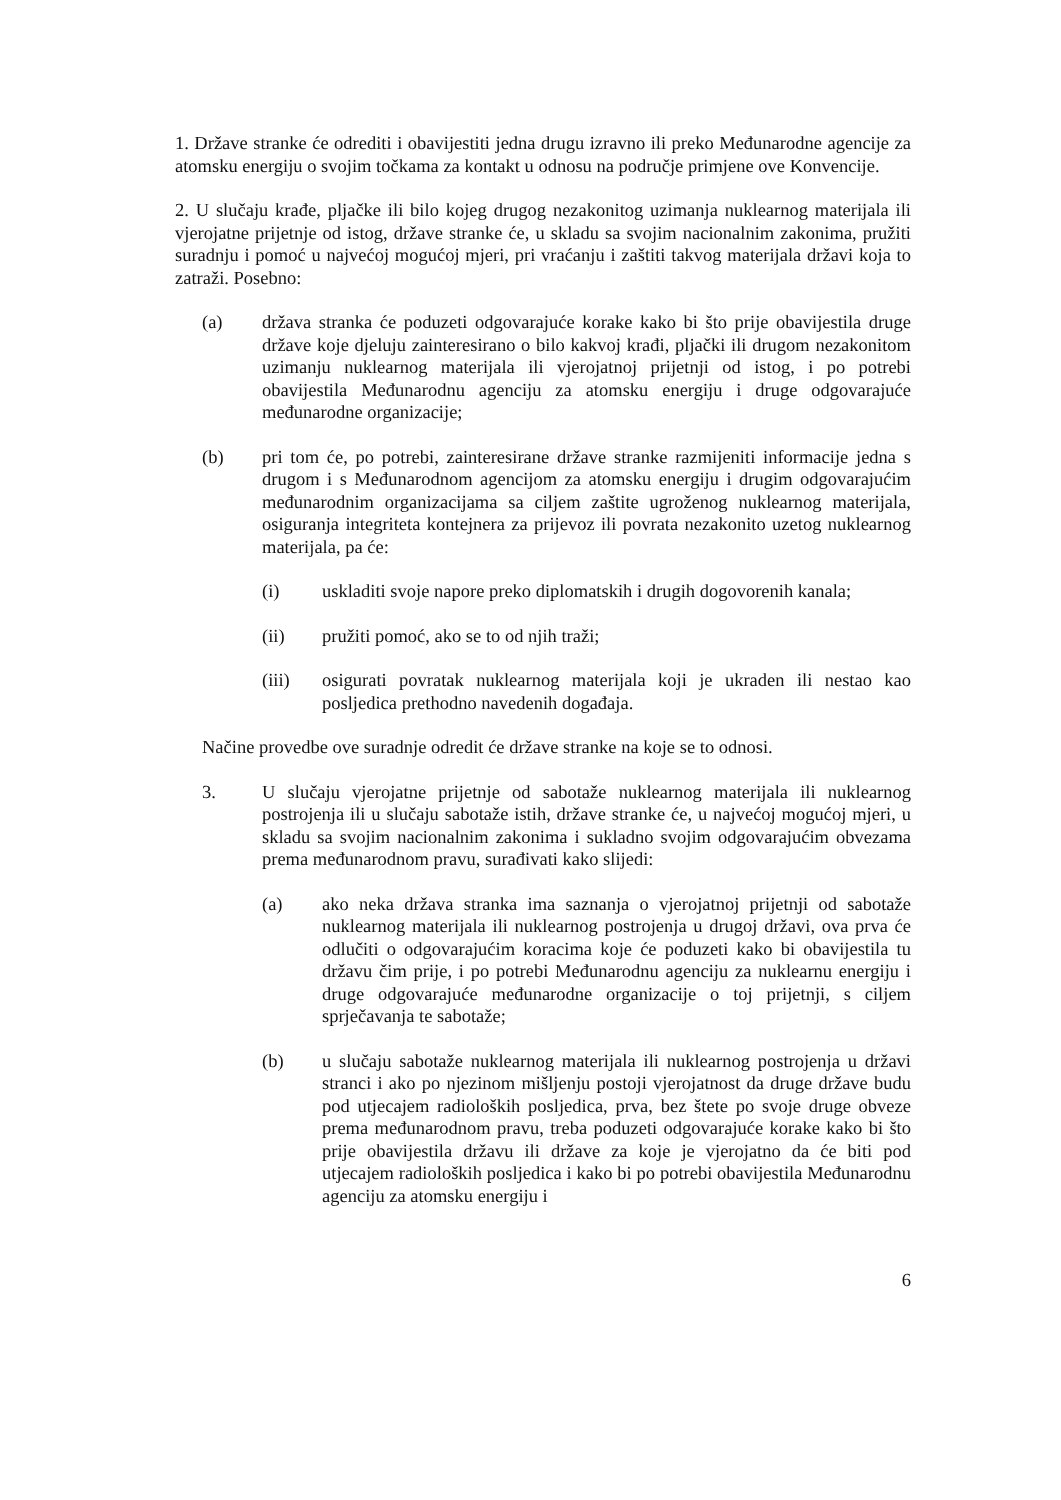1. Države stranke će odrediti i obavijestiti jedna drugu izravno ili preko Međunarodne agencije za atomsku energiju o svojim točkama za kontakt u odnosu na područje primjene ove Konvencije.
2. U slučaju krađe, pljačke ili bilo kojeg drugog nezakonitog uzimanja nuklearnog materijala ili vjerojatne prijetnje od istog, države stranke će, u skladu sa svojim nacionalnim zakonima, pružiti suradnju i pomoć u najvećoj mogućoj mjeri, pri vraćanju i zaštiti takvog materijala državi koja to zatraži. Posebno:
(a) država stranka će poduzeti odgovarajuće korake kako bi što prije obavijestila druge države koje djeluju zainteresirano o bilo kakvoj krađi, pljački ili drugom nezakonitom uzimanju nuklearnog materijala ili vjerojatnoj prijetnji od istog, i po potrebi obavijestila Međunarodnu agenciju za atomsku energiju i druge odgovarajuće međunarodne organizacije;
(b) pri tom će, po potrebi, zainteresirane države stranke razmijeniti informacije jedna s drugom i s Međunarodnom agencijom za atomsku energiju i drugim odgovarajućim međunarodnim organizacijama sa ciljem zaštite ugroženog nuklearnog materijala, osiguranja integriteta kontejnera za prijevoz ili povrata nezakonito uzetog nuklearnog materijala, pa će:
(i) uskladiti svoje napore preko diplomatskih i drugih dogovorenih kanala;
(ii) pružiti pomoć, ako se to od njih traži;
(iii) osigurati povratak nuklearnog materijala koji je ukraden ili nestao kao posljedica prethodno navedenih događaja.
Načine provedbe ove suradnje odredit će države stranke na koje se to odnosi.
3. U slučaju vjerojatne prijetnje od sabotaže nuklearnog materijala ili nuklearnog postrojenja ili u slučaju sabotaže istih, države stranke će, u najvećoj mogućoj mjeri, u skladu sa svojim nacionalnim zakonima i sukladno svojim odgovarajućim obvezama prema međunarodnom pravu, surađivati kako slijedi:
(a) ako neka država stranka ima saznanja o vjerojatnoj prijetnji od sabotaže nuklearnog materijala ili nuklearnog postrojenja u drugoj državi, ova prva će odlučiti o odgovarajućim koracima koje će poduzeti kako bi obavijestila tu državu čim prije, i po potrebi Međunarodnu agenciju za nuklearnu energiju i druge odgovarajuće međunarodne organizacije o toj prijetnji, s ciljem sprječavanja te sabotaže;
(b) u slučaju sabotaže nuklearnog materijala ili nuklearnog postrojenja u državi stranci i ako po njezinom mišljenju postoji vjerojatnost da druge države budu pod utjecajem radioloških posljedica, prva, bez štete po svoje druge obveze prema međunarodnom pravu, treba poduzeti odgovarajuće korake kako bi što prije obavijestila državu ili države za koje je vjerojatno da će biti pod utjecajem radioloških posljedica i kako bi po potrebi obavijestila Međunarodnu agenciju za atomsku energiju i
6